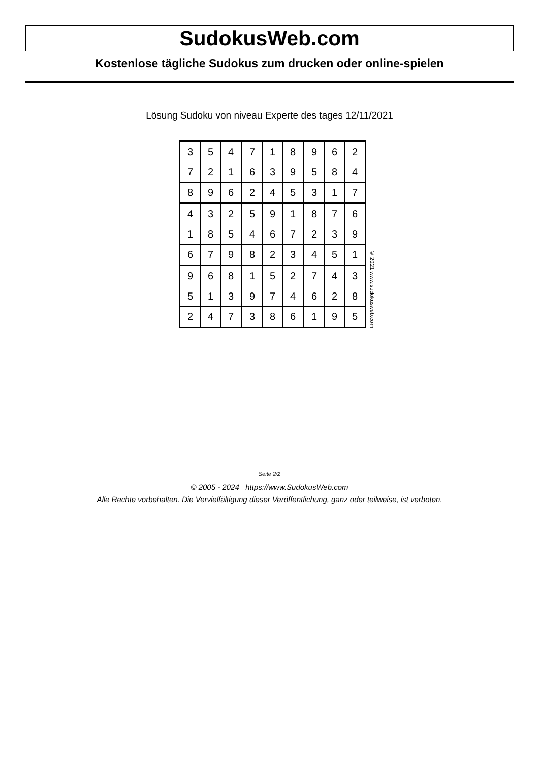SudokusWeb.com
Kostenlose tägliche Sudokus zum drucken oder online-spielen
Lösung Sudoku von niveau Experte des tages 12/11/2021
| 3 | 5 | 4 | 7 | 1 | 8 | 9 | 6 | 2 |
| 7 | 2 | 1 | 6 | 3 | 9 | 5 | 8 | 4 |
| 8 | 9 | 6 | 2 | 4 | 5 | 3 | 1 | 7 |
| 4 | 3 | 2 | 5 | 9 | 1 | 8 | 7 | 6 |
| 1 | 8 | 5 | 4 | 6 | 7 | 2 | 3 | 9 |
| 6 | 7 | 9 | 8 | 2 | 3 | 4 | 5 | 1 |
| 9 | 6 | 8 | 1 | 5 | 2 | 7 | 4 | 3 |
| 5 | 1 | 3 | 9 | 7 | 4 | 6 | 2 | 8 |
| 2 | 4 | 7 | 3 | 8 | 6 | 1 | 9 | 5 |
© 2021 www.sudokusweb.com
Seite 2/2
© 2005 - 2024 https://www.SudokusWeb.com
Alle Rechte vorbehalten. Die Vervielfältigung dieser Veröffentlichung, ganz oder teilweise, ist verboten.